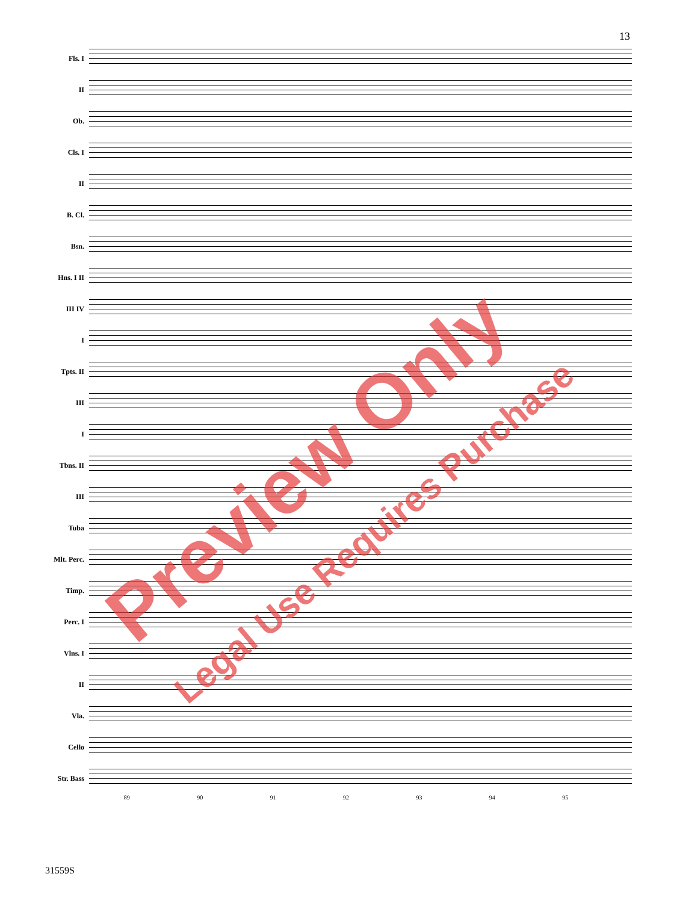13
Fls. I
II
Ob.
Cls. I
II
B. Cl.
Bsn.
Hns. I II
III IV
I
Tpts. II
III
I
Tbns. II
III
Tuba
Mlt. Perc.
Timp.
Perc. I
Vlns. I
II
Vla.
Cello
Str. Bass
89 90 91 92 93 94 95
31559S
Preview Only
Legal Use Requires Purchase